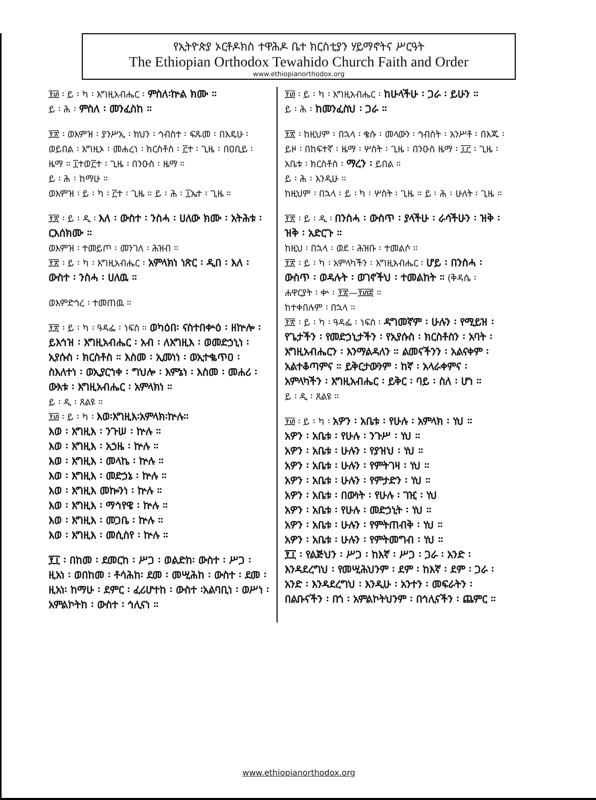የኢትዮጵያ ኦርቶዶክስ ተዋሕዶ ቤተ ክርስቲያን ሃይማኖትና ሥርዓት
The Ethiopian Orthodox Tewahido Church Faith and Order
www.ethiopianorthodox.org
፻፴ ፡ ይ ፡ ካ ፡ እግዚአብሔር ፡ ምስለ፡ኵል ክሙ ።
ይ ፡ ሕ ፡ ምስለ ፡ መንፈስከ ።
፻፳ ፡ ወእምዝ ፡ ያንሥኢ ፡ ክህን ፡ ኅብስተ ፡ ፍጹመ ፡ በእዴሁ ፡ ወይበል ፡ እግዚኦ ፡ መሐረነ ፡ ክርስቶስ ፡ ፫ተ ፡ ጊዜ ፡ በዐቢይ ፡ ዜማ ። ፲ተወ፫ተ ፡ ጊዜ ፡ በንዑስ ፡ ዜማ ።
ይ ፡ ሕ ፡ ከማሁ ።
ወእምዝ ፡ ይ ፡ ካ ፡ ፫ተ ፡ ጊዜ ። ይ ፡ ሕ ፡ ፲ኤተ ፡ ጊዜ ።
፻፳ ፡ ይ ፡ ዲ ፡ እለ ፡ ውስተ ፡ ንስሓ ፡ ሀለው ክሙ ፡ አትሕቱ ፡ ርእሰክሙ ።
ወእምዝ ፡ ተመይጦ ፡ መንገለ ፡ ሕዝብ ።
፻፳ ፡ ይ ፡ ካ ፡ እግዚአብሔር ፡ አምላክነ ነጽር ፡ ዲበ ፡ እለ ፡ ውስተ ፡ ንስሓ ፡ ሀለዉ ።
ወእምድኅረ ፡ ተመጠዉ ።
፻፳ ፡ ይ ፡ ካ ፡ ዓዳፌ ፡ ነፍስ ። ወካዕበ፡ ናስተበቍዕ ፡ ዘኵሎ ፡ ይእኅዝ ፡ እግዚአብሔር ፡ አብ ፡ ለእግዚእ ፡ ወመድኃኒነ ፡ ኢየሱስ ፡ ክርስቶስ ። እስመ ፡ ኢመነነ ፡ ወኢተቈጥዐ ፡ ስእለተነ ፡ ወኢያርኀቀ ፡ ግህሎ ፡ እምኔነ ፡ እስመ ፡ መሐሪ ፡ ውእቱ ፡ እግዚአብሔር ፡ አምላክነ ።
ይ ፡ ዲ ፡ ጸልዩ ።
፻፴ ፡ ይ ፡ ካ ፡ እወ፡እግዚእ፡አምላክ፡ኵሉ።
እወ ፡ እግዚእ ፡ ንጉሠ ፡ ኵሉ ።
እወ ፡ እግዚእ ፡ አኃዜ ፡ ኵሉ ።
እወ ፡ እግዚእ ፡ መላኬ ፡ ኵሉ ።
እወ ፡ እግዚእ ፡ መድኃኔ ፡ ኵሉ ።
እወ ፡ እግዚእ መኰንነ ፡ ኵሉ ።
እወ ፡ እግዚእ ፡ ማኅየዌ ፡ ኵሉ ።
እወ ፡ እግዚእ ፡ መጋቤ ፡ ኵሉ ።
እወ ፡ እግዚእ ፡ መሲስየ ፡ ኵሉ ።
፻፲ ፡ በከመ ፡ ደመርከ ፡ ሥጋ ፡ ወልድከ፡ ውስተ ፡ ሥጋ ፡ ዚአነ ፡ ወበከመ ፡ ቶሳሕከ፡ ደመ ፡ መሢሕከ ፡ ውስተ ፡ ደመ ፡ ዚአነ፡ ከማሁ ፡ ደምር ፡ ፈሪሆተከ ፡ ውስተ ፡አልባቢነ ፡ ወሥነ ፡ አምልኮትከ ፡ ውስተ ፡ ኅሊናነ ።
፻፴ ፡ ይ ፡ ካ ፡ እግዚአብሔር ፡ ከሁላችሁ ፡ ጋራ ፡ ይሁን ።
ይ ፡ ሕ ፡ ከመንፈስህ ፡ ጋራ ።
፻፳ ፡ ከዚህም ፡ በኋላ ፡ ቄሱ ፡ መላውን ፡ ኅብስት ፡ አንሥቶ ፡ በእጁ ፡ ይዞ ፡ በከፍተኛ ፡ ዜማ ፡ ሦስት ፡ ጊዜ ፡ በንዑስ ዜማ ፡ ፲፫ ፡ ጊዜ ፡ አቤቱ ፡ ክርስቶስ ፡ ማረን ፡ ይበል ።
ይ ፡ ሕ ፡ እንዲሁ ።
ከዚህም ፡ በኋላ ፡ ይ ፡ ካ ፡ ሦስት ፡ ጊዜ ። ይ ፡ ሕ ፡ ሁለት ፡ ጊዜ ።
፻፳ ፡ ይ ፡ ዲ ፡ በንስሓ ፡ ውስጥ ፡ ያላችሁ ፡ ራሳችሁን ፡ ዝቅ ፡ ዝቅ ፡ አድርጉ ።
ከዚህ ፡ በኋላ ፡ ወደ ፡ ሕዝቡ ፡ ተመልሶ ።
፻፳ ፡ ይ ፡ ካ ፡ አምላካችን ፡ እግዚአብሔር ፡ ሆይ ፡ በንስሓ ፡ ውስጥ ፡ ወዳሉት ፡ ወገኖችህ ፡ ተመልከት ። (ቅዳሴ ፡ ሐዋርያት ፡ ቍ ፡ ፻፳—፻፴፰ ።
ከተቀበሉም ፡ በኋላ ።
፻፳ ፡ ይ ፡ ካ ፡ ዓዳፌ ፡ ነፍስ ፡ ዳግመኛም ፡ ሁሉን ፡ የሚይዝ ፡ የጌታችን ፡ የመድኃኒታችን ፡ የኢየሱስ ፡ ክርስቶስን ፡ አባት ፡ እግዚአብሔርን ፡ እንማልዳለን ። ልመናችንን ፡ አልናቀም ፡ አልተቆጣምና ። ይቅርታውንም ፡ ከኛ ፡ አላራቀምና ፡ አምላካችን ፡ እግዚአብሔር ፡ ይቅር ፡ ባይ ፡ ስለ ፡ ሆነ ።
ይ ፡ ዲ ፡ ጸልዩ ።
፻፴ ፡ ይ ፡ ካ ፡ አዎን ፡ አቤቱ ፡ የሁሉ ፡ አምላክ ፡ ነህ ።
አዎን ፡ አቤቱ ፡ የሁሉ ፡ ንጉሥ ፡ ነህ ።
አዎን ፡ አቤቱ ፡ ሁሉን ፡ የያዝህ ፡ ነህ ።
አዎን ፡ አቤቱ ፡ ሁሉን ፡ የምትገዛ ፡ ነህ ።
አዎን ፡ አቤቱ ፡ ሁሉን ፡ የምታድን ፡ ነህ ።
አዎን ፡ አቤቱ ፡ በውነት ፡ የሁሉ ፡ ገዢ ፡ ነህ
አዎን ፡ አቤቱ ፡ የሁሉ ፡ መድኃኒት ፡ ነህ ።
አዎን ፡ አቤቱ ፡ ሁሉን ፡ የምትጠብቅ ፡ ነህ ።
አዎን ፡ አቤቱ ፡ ሁሉን ፡ የምትመግብ ፡ ነህ ።
፻፲ ፡ የልጅህን ፡ ሥጋ ፡ ከእኛ ፡ ሥጋ ፡ ጋራ ፡ አንድ ፡ እንዳደረግህ ፡ የመሢሕህንም ፡ ደም ፡ ከእኛ ፡ ደም ፡ ጋራ ፡ አንድ ፡ እንዳደረግህ ፡ እንዲሁ ፡ አንተን ፡ መፍራትን ፡ በልቡናችን ፡ በጎ ፡ አምልኮትህንም ፡ በኅሊናችን ፡ ጨምር ።
www.ethiopianorthodox.org